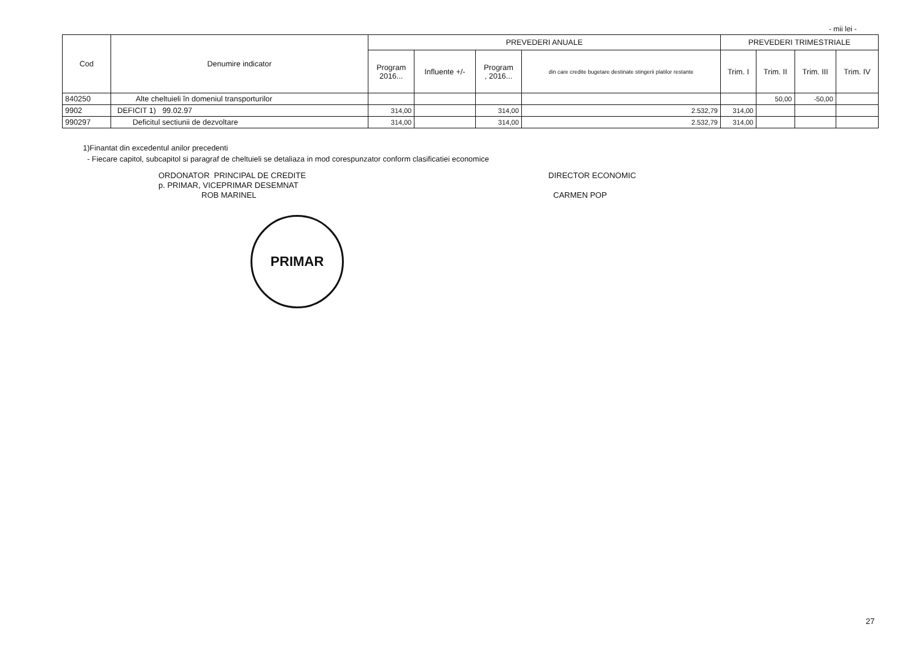- mii lei -
| Cod | Denumire indicator | PREVEDERI ANUALE | | | | PREVEDERI TRIMESTRIALE | | | |
| --- | --- | --- | --- | --- | --- | --- | --- | --- | --- |
| | | Program 2016... | Influente +/- | Program , 2016... | din care credite bugetare destinate stingerii platilor restante | Trim. I | Trim. II | Trim. III | Trim. IV |
| 840250 | Alte cheltuieli în domeniul transporturilor | | | | | | 50,00 | -50,00 | |
| 9902 | DEFICIT 1) 99.02.97 | 314,00 | | 314,00 | 2.532,79 | 314,00 | | | |
| 990297 | Deficitul sectiunii de dezvoltare | 314,00 | | 314,00 | 2.532,79 | 314,00 | | | |
1)Finantat din excedentul anilor precedenti
- Fiecare capitol, subcapitol si paragraf de cheltuieli se detaliaza in mod corespunzator conform clasificatiei economice
ORDONATOR PRINCIPAL DE CREDITE
p. PRIMAR, VICEPRIMAR DESEMNAT
ROB MARINEL
PRIMAR
DIRECTOR ECONOMIC
CARMEN POP
27